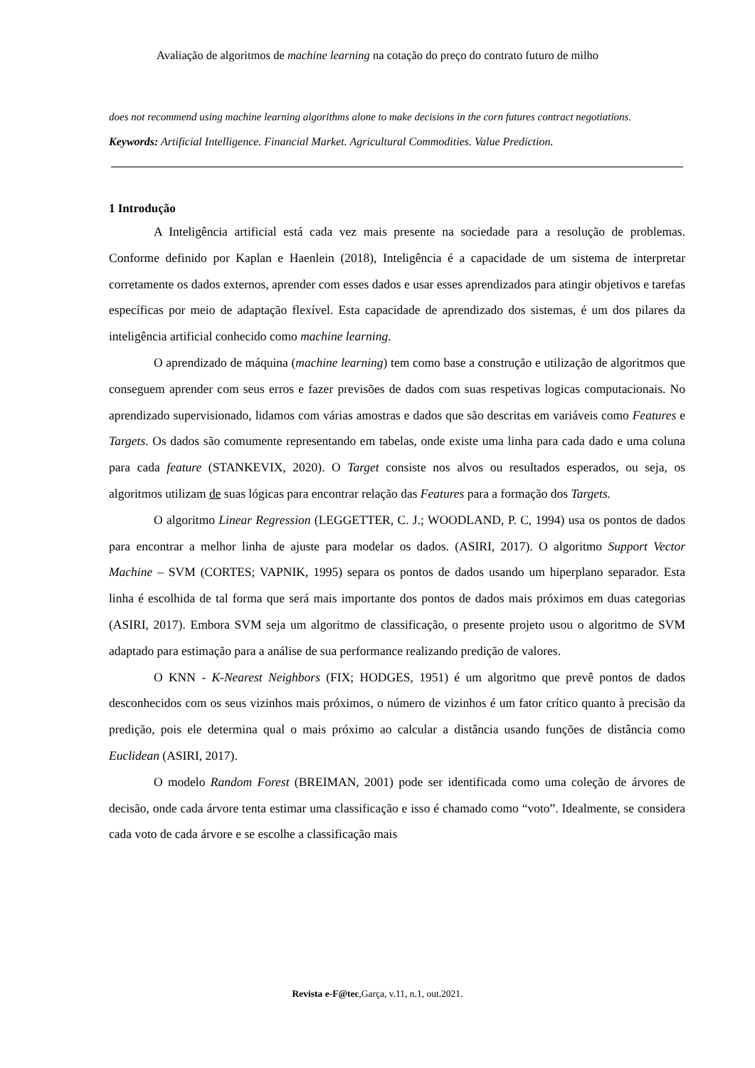Avaliação de algoritmos de machine learning na cotação do preço do contrato futuro de milho
does not recommend using machine learning algorithms alone to make decisions in the corn futures contract negotiations.
Keywords: Artificial Intelligence. Financial Market. Agricultural Commodities. Value Prediction.
1 Introdução
A Inteligência artificial está cada vez mais presente na sociedade para a resolução de problemas. Conforme definido por Kaplan e Haenlein (2018), Inteligência é a capacidade de um sistema de interpretar corretamente os dados externos, aprender com esses dados e usar esses aprendizados para atingir objetivos e tarefas específicas por meio de adaptação flexível. Esta capacidade de aprendizado dos sistemas, é um dos pilares da inteligência artificial conhecido como machine learning.
O aprendizado de máquina (machine learning) tem como base a construção e utilização de algoritmos que conseguem aprender com seus erros e fazer previsões de dados com suas respetivas logicas computacionais. No aprendizado supervisionado, lidamos com várias amostras e dados que são descritas em variáveis como Features e Targets. Os dados são comumente representando em tabelas, onde existe uma linha para cada dado e uma coluna para cada feature (STANKEVIX, 2020). O Target consiste nos alvos ou resultados esperados, ou seja, os algoritmos utilizam de suas lógicas para encontrar relação das Features para a formação dos Targets.
O algoritmo Linear Regression (LEGGETTER, C. J.; WOODLAND, P. C, 1994) usa os pontos de dados para encontrar a melhor linha de ajuste para modelar os dados. (ASIRI, 2017). O algoritmo Support Vector Machine – SVM (CORTES; VAPNIK, 1995) separa os pontos de dados usando um hiperplano separador. Esta linha é escolhida de tal forma que será mais importante dos pontos de dados mais próximos em duas categorias (ASIRI, 2017). Embora SVM seja um algoritmo de classificação, o presente projeto usou o algoritmo de SVM adaptado para estimação para a análise de sua performance realizando predição de valores.
O KNN - K-Nearest Neighbors (FIX; HODGES, 1951) é um algoritmo que prevê pontos de dados desconhecidos com os seus vizinhos mais próximos, o número de vizinhos é um fator crítico quanto à precisão da predição, pois ele determina qual o mais próximo ao calcular a distância usando funções de distância como Euclidean (ASIRI, 2017).
O modelo Random Forest (BREIMAN, 2001) pode ser identificada como uma coleção de árvores de decisão, onde cada árvore tenta estimar uma classificação e isso é chamado como “voto”. Idealmente, se considera cada voto de cada árvore e se escolhe a classificação mais
Revista e-F@tec,Garça, v.11, n.1, out.2021.